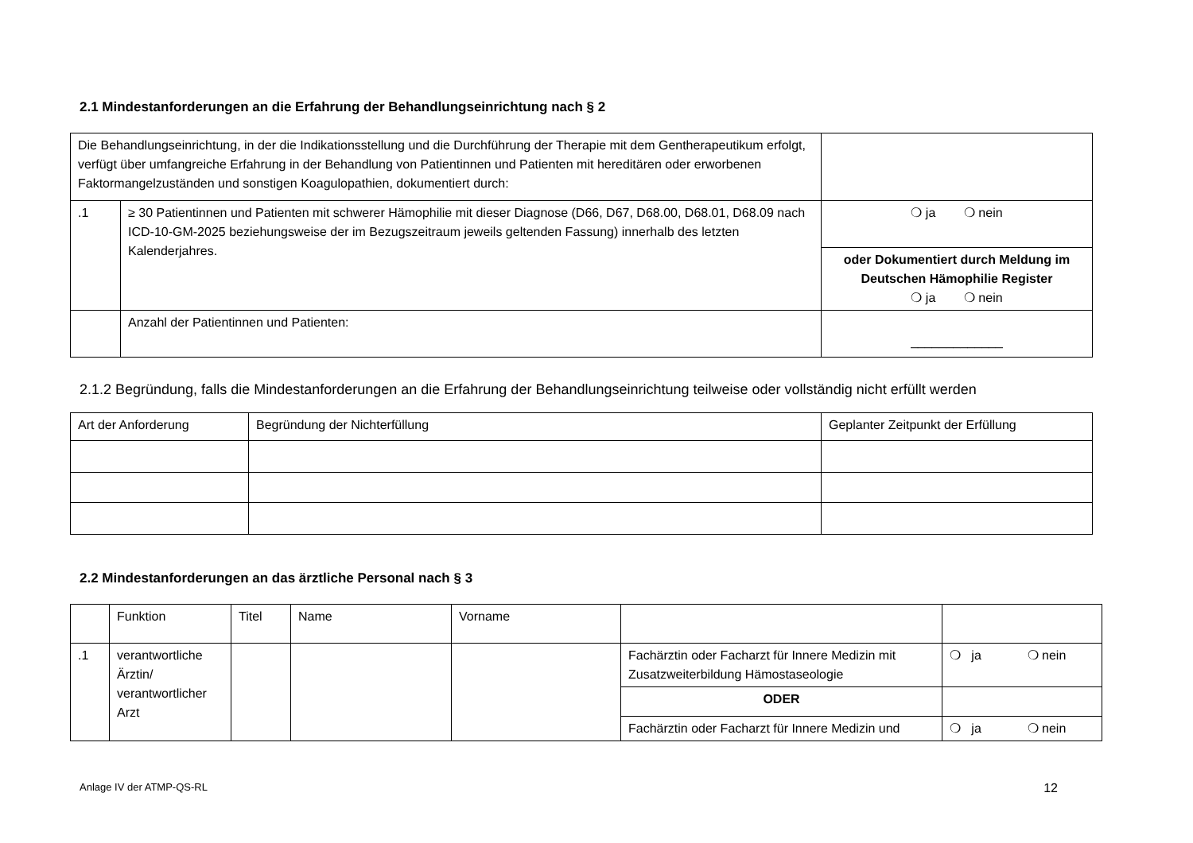2.1 Mindestanforderungen an die Erfahrung der Behandlungseinrichtung nach § 2
| Die Behandlungseinrichtung, in der die Indikationsstellung und die Durchführung der Therapie mit dem Gentherapeutikum erfolgt, verfügt über umfangreiche Erfahrung in der Behandlung von Patientinnen und Patienten mit hereditären oder erworbenen Faktormangelzuständen und sonstigen Koagulopathien, dokumentiert durch: | | |
| .1 | ≥ 30 Patientinnen und Patienten mit schwerer Hämophilie mit dieser Diagnose (D66, D67, D68.00, D68.01, D68.09 nach ICD-10-GM-2025 beziehungsweise der im Bezugszeitraum jeweils geltenden Fassung) innerhalb des letzten Kalenderjahres. | ❍ ja ❍ nein |
| | | oder Dokumentiert durch Meldung im Deutschen Hämophilie Register ❍ ja ❍ nein |
| | Anzahl der Patientinnen und Patienten: | _____________ |
2.1.2 Begründung, falls die Mindestanforderungen an die Erfahrung der Behandlungseinrichtung teilweise oder vollständig nicht erfüllt werden
| Art der Anforderung | Begründung der Nichterfüllung | Geplanter Zeitpunkt der Erfüllung |
2.2 Mindestanforderungen an das ärztliche Personal nach § 3
| | Funktion | Titel | Name | Vorname | | |
| .1 | verantwortliche Ärztin/ verantwortlicher Arzt | | | | Fachärztin oder Facharzt für Innere Medizin mit Zusatzweiterbildung Hämostaseologie | ❍ ja ❍ nein |
| | | | | | ODER | |
| | | | | | Fachärztin oder Facharzt für Innere Medizin und | ❍ ja ❍ nein |
Anlage IV der ATMP-QS-RL 12